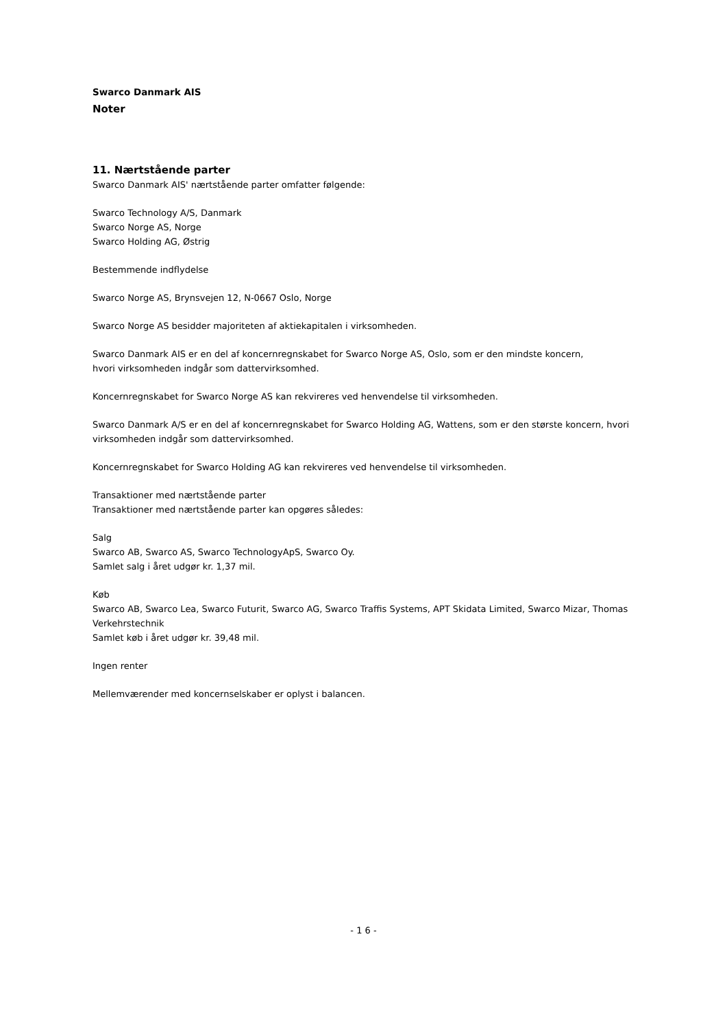Swarco Danmark AIS
Noter
11. Nærtstående parter
Swarco Danmark AIS' nærtstående parter omfatter følgende:
Swarco Technology A/S, Danmark
Swarco Norge AS, Norge
Swarco Holding AG, Østrig
Bestemmende indflydelse
Swarco Norge AS, Brynsvejen 12, N-0667 Oslo, Norge
Swarco Norge AS besidder majoriteten af aktiekapitalen i virksomheden.
Swarco Danmark AIS er en del af koncernregnskabet for Swarco Norge AS, Oslo, som er den mindste koncern,
hvori virksomheden indgår som dattervirksomhed.
Koncernregnskabet for Swarco Norge AS kan rekvireres ved henvendelse til virksomheden.
Swarco Danmark A/S er en del af koncernregnskabet for Swarco Holding AG, Wattens, som er den største koncern, hvori virksomheden indgår som dattervirksomhed.
Koncernregnskabet for Swarco Holding AG kan rekvireres ved henvendelse til virksomheden.
Transaktioner med nærtstående parter
Transaktioner med nærtstående parter kan opgøres således:
Salg
Swarco AB, Swarco AS, Swarco TechnologyApS, Swarco Oy.
Samlet salg i året udgør kr. 1,37 mil.
Køb
Swarco AB, Swarco Lea, Swarco Futurit, Swarco AG, Swarco Traffis Systems, APT Skidata Limited, Swarco Mizar, Thomas Verkehrstechnik
Samlet køb i året udgør kr. 39,48 mil.
Ingen renter
Mellemværender med koncernselskaber er oplyst i balancen.
- 1 6 -